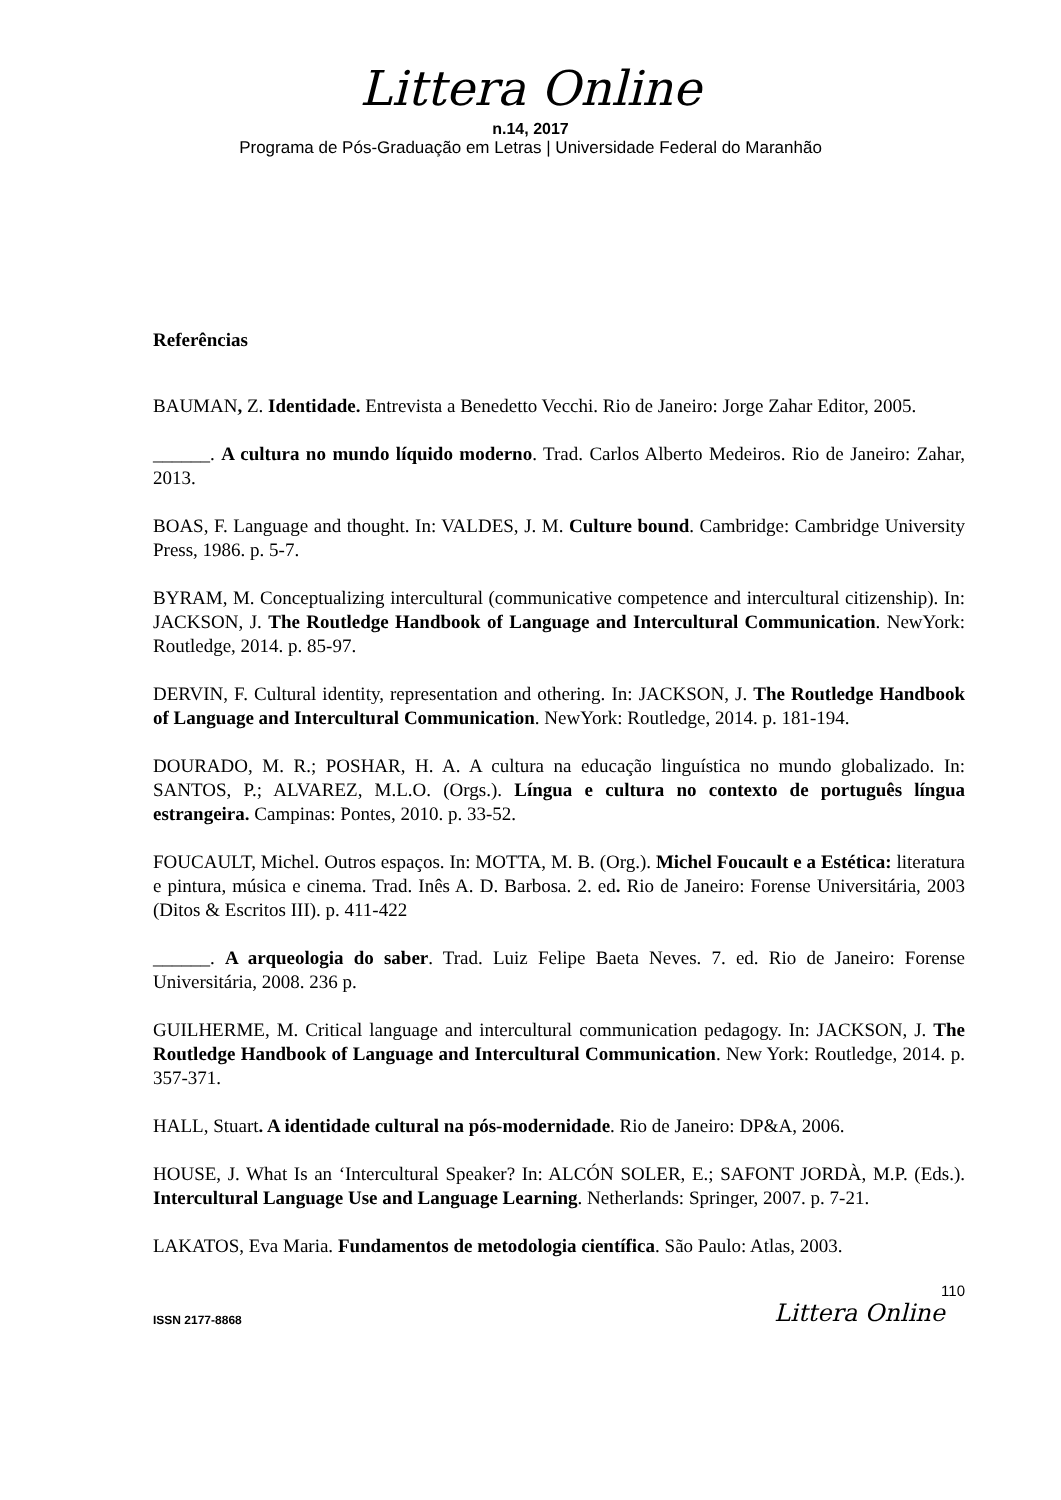Littera Online
n.14, 2017
Programa de Pós-Graduação em Letras | Universidade Federal do Maranhão
Referências
BAUMAN, Z. Identidade. Entrevista a Benedetto Vecchi. Rio de Janeiro: Jorge Zahar Editor, 2005.
______. A cultura no mundo líquido moderno. Trad. Carlos Alberto Medeiros. Rio de Janeiro: Zahar, 2013.
BOAS, F. Language and thought. In: VALDES, J. M. Culture bound. Cambridge: Cambridge University Press, 1986. p. 5-7.
BYRAM, M. Conceptualizing intercultural (communicative competence and intercultural citizenship). In: JACKSON, J. The Routledge Handbook of Language and Intercultural Communication. NewYork: Routledge, 2014. p. 85-97.
DERVIN, F. Cultural identity, representation and othering. In: JACKSON, J. The Routledge Handbook of Language and Intercultural Communication. NewYork: Routledge, 2014. p. 181-194.
DOURADO, M. R.; POSHAR, H. A. A cultura na educação linguística no mundo globalizado. In: SANTOS, P.; ALVAREZ, M.L.O. (Orgs.). Língua e cultura no contexto de português língua estrangeira. Campinas: Pontes, 2010. p. 33-52.
FOUCAULT, Michel. Outros espaços. In: MOTTA, M. B. (Org.). Michel Foucault e a Estética: literatura e pintura, música e cinema. Trad. Inês A. D. Barbosa. 2. ed. Rio de Janeiro: Forense Universitária, 2003 (Ditos & Escritos III). p. 411-422
______. A arqueologia do saber. Trad. Luiz Felipe Baeta Neves. 7. ed. Rio de Janeiro: Forense Universitária, 2008. 236 p.
GUILHERME, M. Critical language and intercultural communication pedagogy. In: JACKSON, J. The Routledge Handbook of Language and Intercultural Communication. New York: Routledge, 2014. p. 357-371.
HALL, Stuart. A identidade cultural na pós-modernidade. Rio de Janeiro: DP&A, 2006.
HOUSE, J. What Is an ‘Intercultural Speaker? In: ALCÓN SOLER, E.; SAFONT JORDÀ, M.P. (Eds.). Intercultural Language Use and Language Learning. Netherlands: Springer, 2007. p. 7-21.
LAKATOS, Eva Maria. Fundamentos de metodologia científica. São Paulo: Atlas, 2003.
110
ISSN 2177-8868 Littera Online